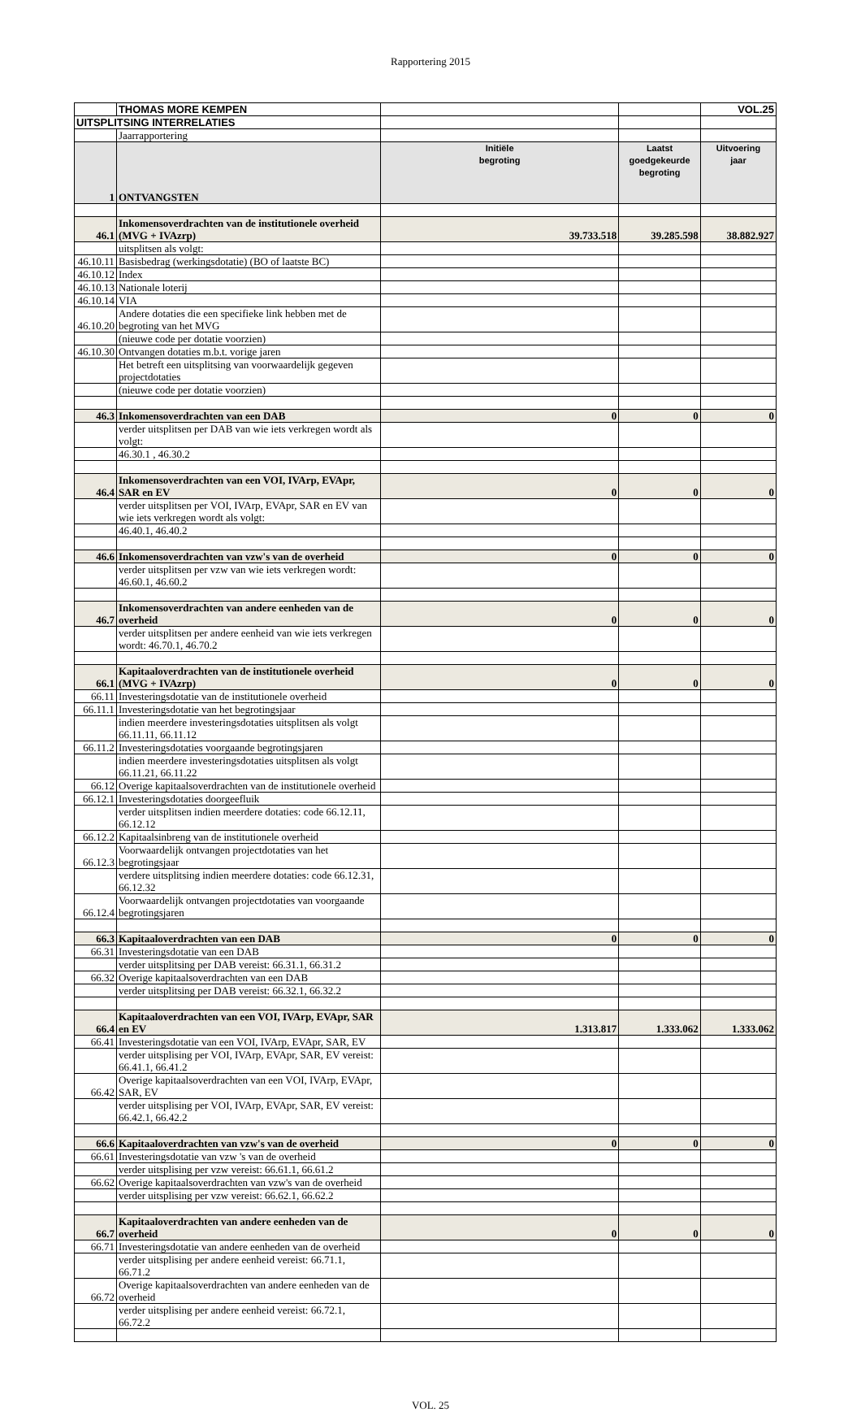Rapportering 2015
| | THOMAS MORE KEMPEN | | | VOL.25 |
| UITSPLITSING INTERRELATIES | | | | |
| | Jaarrapportering | | | |
| 1 | ONTVANGSTEN | Initiële begroting | Laatst goedgekeurde begroting | Uitvoering jaar |
| 46.1 | Inkomensoverdrachten van de institutionele overheid (MVG + IVAzrp) | 39.733.518 | 39.285.598 | 38.882.927 |
| | uitsplitsen als volgt: | | | |
| 46.10.11 | Basisbedrag (werkingsdotatie) (BO of laatste BC) | | | |
| 46.10.12 | Index | | | |
| 46.10.13 | Nationale loterij | | | |
| 46.10.14 | VIA | | | |
| 46.10.20 | Andere dotaties die een specifieke link hebben met de begroting van het MVG | | | |
| | (nieuwe code per dotatie voorzien) | | | |
| 46.10.30 | Ontvangen dotaties m.b.t. vorige jaren | | | |
| | Het betreft een uitsplitsing van voorwaardelijk gegeven projectdotaties | | | |
| | (nieuwe code per dotatie voorzien) | | | |
| 46.3 | Inkomensoverdrachten van een DAB | 0 | 0 | 0 |
| | verder uitsplitsen per DAB van wie iets verkregen wordt als volgt: | | | |
| | 46.30.1 , 46.30.2 | | | |
| 46.4 | Inkomensoverdrachten van een VOI, IVArp, EVApr, SAR en EV | 0 | 0 | 0 |
| | verder uitsplitsen per VOI, IVArp, EVApr, SAR en EV van wie iets verkregen wordt als volgt: | | | |
| | 46.40.1, 46.40.2 | | | |
| 46.6 | Inkomensoverdrachten van vzw's van de overheid | 0 | 0 | 0 |
| | verder uitsplitsen per vzw van wie iets verkregen wordt: 46.60.1, 46.60.2 | | | |
| 46.7 | Inkomensoverdrachten van andere eenheden van de overheid | 0 | 0 | 0 |
| | verder uitsplitsen per andere eenheid van wie iets verkregen wordt: 46.70.1, 46.70.2 | | | |
| 66.1 | Kapitaaloverdrachten van de institutionele overheid (MVG + IVAzrp) | 0 | 0 | 0 |
| 66.11 | Investeringsdotatie van de institutionele overheid | | | |
| 66.11.1 | Investeringsdotatie van het begrotingsjaar | | | |
| | indien meerdere investeringsdotaties uitsplitsen als volgt 66.11.11, 66.11.12 | | | |
| 66.11.2 | Investeringsdotaties voorgaande begrotingsjaren | | | |
| | indien meerdere investeringsdotaties uitsplitsen als volgt 66.11.21, 66.11.22 | | | |
| 66.12 | Overige kapitaalsoverdrachten van de institutionele overheid | | | |
| 66.12.1 | Investeringsdotaties doorgeefluik | | | |
| | verder uitsplitsen indien meerdere dotaties: code 66.12.11, 66.12.12 | | | |
| 66.12.2 | Kapitaalsinbreng van de institutionele overheid | | | |
| 66.12.3 | Voorwaardelijk ontvangen projectdotaties van het begrotingsjaar | | | |
| | verdere uitsplitsing indien meerdere dotaties: code 66.12.31, 66.12.32 | | | |
| 66.12.4 | Voorwaardelijk ontvangen projectdotaties van voorgaande begrotingsjaren | | | |
| 66.3 | Kapitaaloverdrachten van een DAB | 0 | 0 | 0 |
| 66.31 | Investeringsdotatie van een DAB | | | |
| | verder uitsplitsing per DAB vereist: 66.31.1, 66.31.2 | | | |
| 66.32 | Overige kapitaalsoverdrachten van een DAB | | | |
| | verder uitsplitsing per DAB vereist: 66.32.1, 66.32.2 | | | |
| 66.4 | Kapitaaloverdrachten van een VOI, IVArp, EVApr, SAR en EV | 1.313.817 | 1.333.062 | 1.333.062 |
| 66.41 | Investeringsdotatie van een VOI, IVArp, EVApr, SAR, EV | | | |
| | verder uitsplising per VOI, IVArp, EVApr, SAR, EV vereist: 66.41.1, 66.41.2 | | | |
| 66.42 | Overige kapitaalsoverdrachten van een VOI, IVArp, EVApr, SAR, EV | | | |
| | verder uitsplising per VOI, IVArp, EVApr, SAR, EV vereist: 66.42.1, 66.42.2 | | | |
| 66.6 | Kapitaaloverdrachten van vzw's van de overheid | 0 | 0 | 0 |
| 66.61 | Investeringsdotatie van vzw 's van de overheid | | | |
| | verder uitsplising per vzw vereist: 66.61.1, 66.61.2 | | | |
| 66.62 | Overige kapitaalsoverdrachten van vzw's van de overheid | | | |
| | verder uitsplising per vzw vereist: 66.62.1, 66.62.2 | | | |
| 66.7 | Kapitaaloverdrachten van andere eenheden van de overheid | 0 | 0 | 0 |
| 66.71 | Investeringsdotatie van andere eenheden van de overheid | | | |
| | verder uitsplising per andere eenheid vereist: 66.71.1, 66.71.2 | | | |
| 66.72 | Overige kapitaalsoverdrachten van andere eenheden van de overheid | | | |
| | verder uitsplising per andere eenheid vereist: 66.72.1, 66.72.2 | | | |
VOL. 25